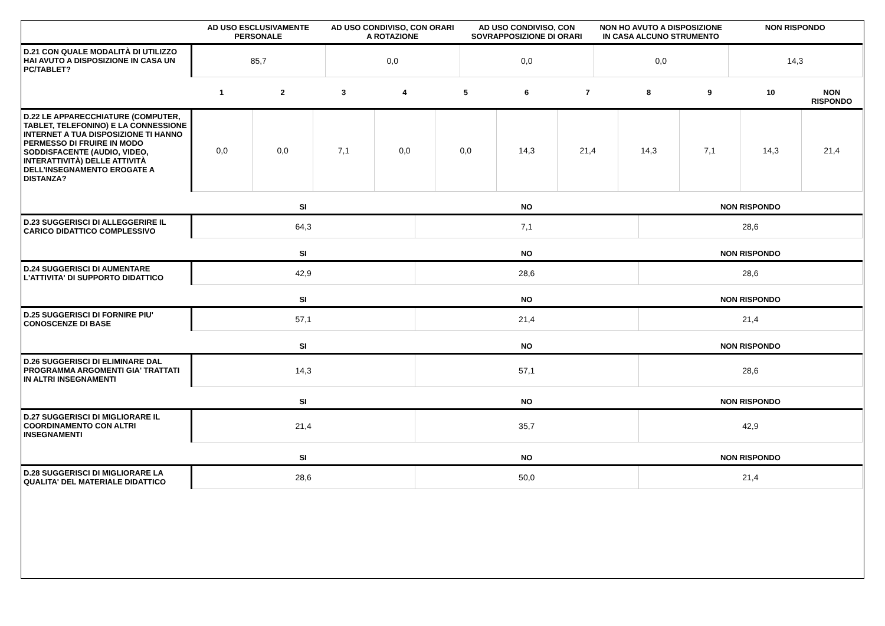| | AD USO ESCLUSIVAMENTE PERSONALE | AD USO CONDIVISO, CON ORARI A ROTAZIONE | AD USO CONDIVISO, CON SOVRAPPOSIZIONE DI ORARI | NON HO AVUTO A DISPOSIZIONE IN CASA ALCUNO STRUMENTO | NON RISPONDO |
| --- | --- | --- | --- | --- | --- |
| D.21 CON QUALE MODALITÀ DI UTILIZZO HAI AVUTO A DISPOSIZIONE IN CASA UN PC/TABLET? | 85,7 | 0,0 | 0,0 | 0,0 | 14,3 |
| | 1 | 2 | 3 | 4 | 5 | 6 | 7 | 8 | 9 | 10 | NON RISPONDO |
| --- | --- | --- | --- | --- | --- | --- | --- | --- | --- | --- | --- |
| D.22 LE APPARECCHIATURE (COMPUTER, TABLET, TELEFONINO) E LA CONNESSIONE INTERNET A TUA DISPOSIZIONE TI HANNO PERMESSO DI FRUIRE IN MODO SODDISFACENTE (AUDIO, VIDEO, INTERATTIVITÀ) DELLE ATTIVITÀ DELL’INSEGNAMENTO EROGATE A DISTANZA? | 0,0 | 0,0 | 7,1 | 0,0 | 0,0 | 14,3 | 21,4 | 14,3 | 7,1 | 14,3 | 21,4 |
| | SI | NO | NON RISPONDO |
| --- | --- | --- | --- |
| D.23 SUGGERISCI DI ALLEGGERIRE IL CARICO DIDATTICO COMPLESSIVO | 64,3 | 7,1 | 28,6 |
| | SI | NO | NON RISPONDO |
| D.24 SUGGERISCI DI AUMENTARE L'ATTIVITA' DI SUPPORTO DIDATTICO | 42,9 | 28,6 | 28,6 |
| | SI | NO | NON RISPONDO |
| D.25 SUGGERISCI DI FORNIRE PIU' CONOSCENZE DI BASE | 57,1 | 21,4 | 21,4 |
| | SI | NO | NON RISPONDO |
| D.26 SUGGERISCI DI ELIMINARE DAL PROGRAMMA ARGOMENTI GIA' TRATTATI IN ALTRI INSEGNAMENTI | 14,3 | 57,1 | 28,6 |
| | SI | NO | NON RISPONDO |
| D.27 SUGGERISCI DI MIGLIORARE IL COORDINAMENTO CON ALTRI INSEGNAMENTI | 21,4 | 35,7 | 42,9 |
| | SI | NO | NON RISPONDO |
| D.28 SUGGERISCI DI MIGLIORARE LA QUALITA' DEL MATERIALE DIDATTICO | 28,6 | 50,0 | 21,4 |